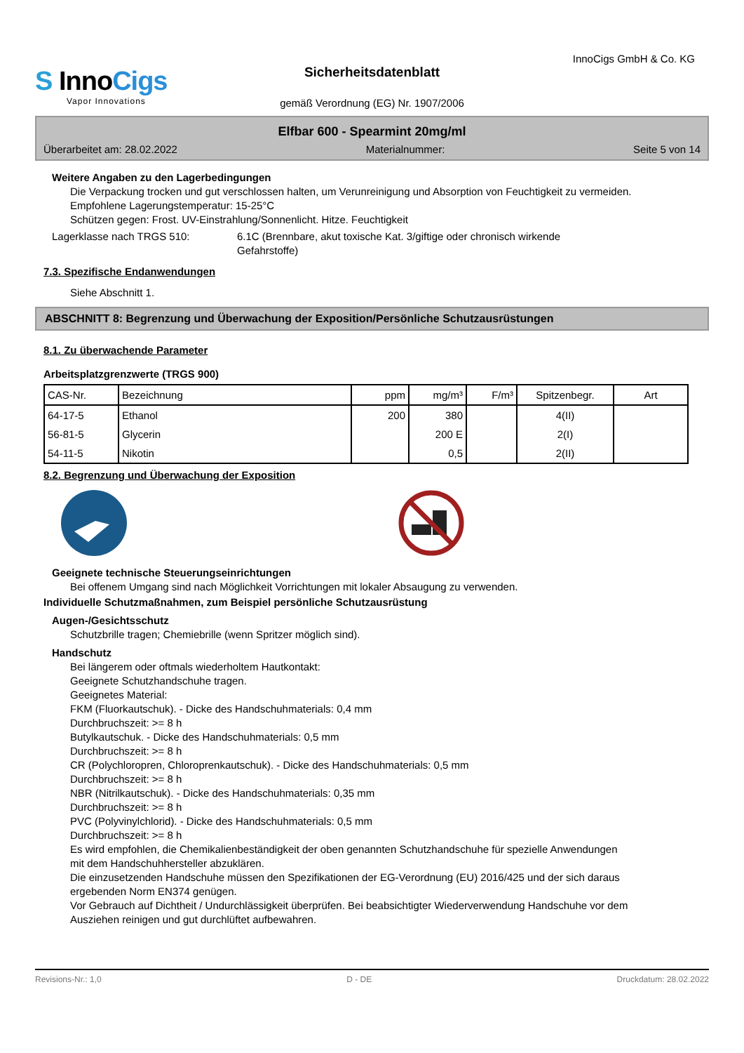InnoCigs GmbH & Co. KG
S InnoCigs
Vapor Innovations
Sicherheitsdatenblatt
gemäß Verordnung (EG) Nr. 1907/2006
Elfbar 600 - Spearmint 20mg/ml
Überarbeitet am: 28.02.2022 Materialnummer: Seite 5 von 14
Weitere Angaben zu den Lagerbedingungen
Die Verpackung trocken und gut verschlossen halten, um Verunreinigung und Absorption von Feuchtigkeit zu vermeiden.
Empfohlene Lagerungstemperatur: 15-25°C
Schützen gegen: Frost. UV-Einstrahlung/Sonnenlicht. Hitze. Feuchtigkeit
Lagerklasse nach TRGS 510: 6.1C (Brennbare, akut toxische Kat. 3/giftige oder chronisch wirkende Gefahrstoffe)
7.3. Spezifische Endanwendungen
Siehe Abschnitt 1.
ABSCHNITT 8: Begrenzung und Überwachung der Exposition/Persönliche Schutzausrüstungen
8.1. Zu überwachende Parameter
Arbeitsplatzgrenzwerte (TRGS 900)
| CAS-Nr. | Bezeichnung | ppm | mg/m³ | F/m³ | Spitzenbegr. | Art |
| --- | --- | --- | --- | --- | --- | --- |
| 64-17-5 | Ethanol | 200 | 380 | | 4(II) | |
| 56-81-5 | Glycerin | | 200 E | | 2(I) | |
| 54-11-5 | Nikotin | | 0,5 | | 2(II) | |
8.2. Begrenzung und Überwachung der Exposition
Geeignete technische Steuerungseinrichtungen
Bei offenem Umgang sind nach Möglichkeit Vorrichtungen mit lokaler Absaugung zu verwenden.
Individuelle Schutzmaßnahmen, zum Beispiel persönliche Schutzausrüstung
Augen-/Gesichtsschutz
Schutzbrille tragen; Chemiebrille (wenn Spritzer möglich sind).
Handschutz
Bei längerem oder oftmals wiederholtem Hautkontakt:
Geeignete Schutzhandschuhe tragen.
Geeignetes Material:
FKM (Fluorkautschuk). - Dicke des Handschuhmaterials: 0,4 mm
Durchbruchszeit: >= 8 h
Butylkautschuk. - Dicke des Handschuhmaterials: 0,5 mm
Durchbruchszeit: >= 8 h
CR (Polychloropren, Chloroprenkautschuk). - Dicke des Handschuhmaterials: 0,5 mm
Durchbruchszeit: >= 8 h
NBR (Nitrilkautschuk). - Dicke des Handschuhmaterials: 0,35 mm
Durchbruchszeit: >= 8 h
PVC (Polyvinylchlorid). - Dicke des Handschuhmaterials: 0,5 mm
Durchbruchszeit: >= 8 h
Es wird empfohlen, die Chemikalienbeständigkeit der oben genannten Schutzhandschuhe für spezielle Anwendungen mit dem Handschuhhersteller abzuklären.
Die einzusetzenden Handschuhe müssen den Spezifikationen der EG-Verordnung (EU) 2016/425 und der sich daraus ergebenden Norm EN374 genügen.
Vor Gebrauch auf Dichtheit / Undurchlässigkeit überprüfen. Bei beabsichtigter Wiederverwendung Handschuhe vor dem Ausziehen reinigen und gut durchlüftet aufbewahren.
Revisions-Nr.: 1,0 D - DE Druckdatum: 28.02.2022